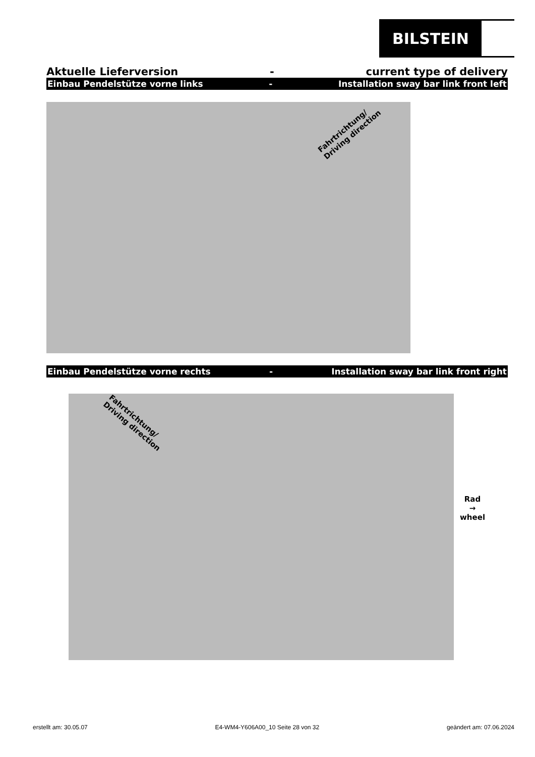BILSTEIN
Aktuelle Lieferversion - current type of delivery
Einbau Pendelstütze vorne links - Installation sway bar link front left
Fahrtrichtung/
Driving direction
Einbau Pendelstütze vorne rechts - Installation sway bar link front right
Fahrtrichtung/
Driving direction
Rad
→
wheel
erstellt am: 30.05.07 E4-WM4-Y606A00_10 Seite 28 von 32 geändert am: 07.06.2024